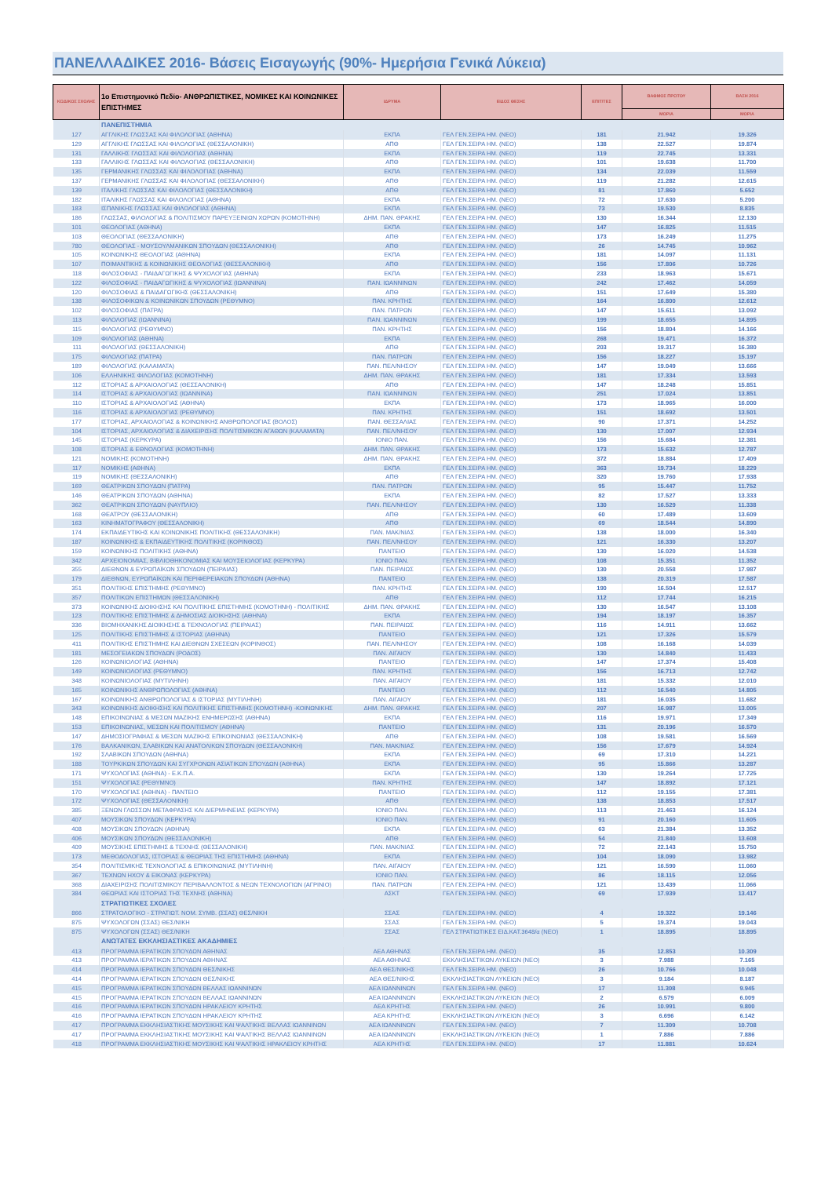ΠΑΝΕΛΛΑΔΙΚΕΣ 2016- Βάσεις Εισαγωγής (90%- Ημερήσια Γενικά Λύκεια)
| ΚΩΔΙΚΟΣ ΣΧΟΛΗΣ | 1ο Επιστημονικό Πεδίο- ΑΝΘΡΩΠΙΣΤΙΚΕΣ, ΝΟΜΙΚΕΣ ΚΑΙ ΚΟΙΝΩΝΙΚΕΣ ΕΠΙΣΤΗΜΕΣ | ΙΔΡΥΜΑ | ΕΙΔΟΣ ΘΕΣΗΣ | ΕΠΙΤ/ΤΕΣ | ΒΑΘΜΟΣ ΠΡΩΤΟΥ | ΒΑΣΗ 2016 |
| --- | --- | --- | --- | --- | --- | --- |
| | | | | | ΜΟΡΙΑ | ΜΟΡΙΑ |
| | ΠΑΝΕΠΙΣΤΗΜΙΑ | | | | | |
| 127 | ΑΓΓΛΙΚΗΣ ΓΛΩΣΣΑΣ ΚΑΙ ΦΙΛΟΛΟΓΙΑΣ (ΑΘΗΝΑ) | ΕΚΠΑ | ΓΕΛ ΓΕΝ.ΣΕΙΡΑ ΗΜ. (ΝΕΟ) | 181 | 21.942 | 19.326 |
| 129 | ΑΓΓΛΙΚΗΣ ΓΛΩΣΣΑΣ ΚΑΙ ΦΙΛΟΛΟΓΙΑΣ (ΘΕΣΣΑΛΟΝΙΚΗ) | ΑΠΘ | ΓΕΛ ΓΕΝ.ΣΕΙΡΑ ΗΜ. (ΝΕΟ) | 138 | 22.527 | 19.874 |
| 131 | ΓΑΛΛΙΚΗΣ ΓΛΩΣΣΑΣ ΚΑΙ ΦΙΛΟΛΟΓΙΑΣ (ΑΘΗΝΑ) | ΕΚΠΑ | ΓΕΛ ΓΕΝ.ΣΕΙΡΑ ΗΜ. (ΝΕΟ) | 119 | 22.745 | 13.331 |
| 133 | ΓΑΛΛΙΚΗΣ ΓΛΩΣΣΑΣ ΚΑΙ ΦΙΛΟΛΟΓΙΑΣ (ΘΕΣΣΑΛΟΝΙΚΗ) | ΑΠΘ | ΓΕΛ ΓΕΝ.ΣΕΙΡΑ ΗΜ. (ΝΕΟ) | 101 | 19.638 | 11.700 |
| 135 | ΓΕΡΜΑΝΙΚΗΣ ΓΛΩΣΣΑΣ ΚΑΙ ΦΙΛΟΛΟΓΙΑΣ (ΑΘΗΝΑ) | ΕΚΠΑ | ΓΕΛ ΓΕΝ.ΣΕΙΡΑ ΗΜ. (ΝΕΟ) | 134 | 22.039 | 11.559 |
| 137 | ΓΕΡΜΑΝΙΚΗΣ ΓΛΩΣΣΑΣ ΚΑΙ ΦΙΛΟΛΟΓΙΑΣ (ΘΕΣΣΑΛΟΝΙΚΗ) | ΑΠΘ | ΓΕΛ ΓΕΝ.ΣΕΙΡΑ ΗΜ. (ΝΕΟ) | 119 | 21.282 | 12.615 |
| 139 | ΙΤΑΛΙΚΗΣ ΓΛΩΣΣΑΣ ΚΑΙ ΦΙΛΟΛΟΓΙΑΣ (ΘΕΣΣΑΛΟΝΙΚΗ) | ΑΠΘ | ΓΕΛ ΓΕΝ.ΣΕΙΡΑ ΗΜ. (ΝΕΟ) | 81 | 17.860 | 5.652 |
| 182 | ΙΤΑΛΙΚΗΣ ΓΛΩΣΣΑΣ ΚΑΙ ΦΙΛΟΛΟΓΙΑΣ (ΑΘΗΝΑ) | ΕΚΠΑ | ΓΕΛ ΓΕΝ.ΣΕΙΡΑ ΗΜ. (ΝΕΟ) | 72 | 17.630 | 5.200 |
| 183 | ΙΣΠΑΝΙΚΗΣ ΓΛΩΣΣΑΣ ΚΑΙ ΦΙΛΟΛΟΓΙΑΣ (ΑΘΗΝΑ) | ΕΚΠΑ | ΓΕΛ ΓΕΝ.ΣΕΙΡΑ ΗΜ. (ΝΕΟ) | 73 | 19.530 | 8.835 |
| 186 | ΓΛΩΣΣΑΣ, ΦΙΛΟΛΟΓΙΑΣ & ΠΟΛΙΤΙΣΜΟΥ ΠΑΡΕΥΞΕΙΝΙΩΝ ΧΩΡΩΝ (ΚΟΜΟΤΗΝΗ) | ΔΗΜ. ΠΑΝ. ΘΡΑΚΗΣ | ΓΕΛ ΓΕΝ.ΣΕΙΡΑ ΗΜ. (ΝΕΟ) | 130 | 16.344 | 12.130 |
| 101 | ΘΕΟΛΟΓΙΑΣ (ΑΘΗΝΑ) | ΕΚΠΑ | ΓΕΛ ΓΕΝ.ΣΕΙΡΑ ΗΜ. (ΝΕΟ) | 147 | 16.825 | 11.515 |
| 103 | ΘΕΟΛΟΓΙΑΣ (ΘΕΣΣΑΛΟΝΙΚΗ) | ΑΠΘ | ΓΕΛ ΓΕΝ.ΣΕΙΡΑ ΗΜ. (ΝΕΟ) | 173 | 16.249 | 11.275 |
| 780 | ΘΕΟΛΟΓΙΑΣ - ΜΟΥΣΟΥΛΜΑΝΙΚΩΝ ΣΠΟΥΔΩΝ (ΘΕΣΣΑΛΟΝΙΚΗ) | ΑΠΘ | ΓΕΛ ΓΕΝ.ΣΕΙΡΑ ΗΜ. (ΝΕΟ) | 26 | 14.745 | 10.962 |
| 105 | ΚΟΙΝΩΝΙΚΗΣ ΘΕΟΛΟΓΙΑΣ (ΑΘΗΝΑ) | ΕΚΠΑ | ΓΕΛ ΓΕΝ.ΣΕΙΡΑ ΗΜ. (ΝΕΟ) | 181 | 14.097 | 11.131 |
| 107 | ΠΟΙΜΑΝΤΙΚΗΣ & ΚΟΙΝΩΝΙΚΗΣ ΘΕΟΛΟΓΙΑΣ (ΘΕΣΣΑΛΟΝΙΚΗ) | ΑΠΘ | ΓΕΛ ΓΕΝ.ΣΕΙΡΑ ΗΜ. (ΝΕΟ) | 156 | 17.806 | 10.726 |
| 118 | ΦΙΛΟΣΟΦΙΑΣ - ΠΑΙΔΑΓΩΓΙΚΗΣ & ΨΥΧΟΛΟΓΙΑΣ (ΑΘΗΝΑ) | ΕΚΠΑ | ΓΕΛ ΓΕΝ.ΣΕΙΡΑ ΗΜ. (ΝΕΟ) | 233 | 18.963 | 15.671 |
| 122 | ΦΙΛΟΣΟΦΙΑΣ - ΠΑΙΔΑΓΩΓΙΚΗΣ & ΨΥΧΟΛΟΓΙΑΣ (ΙΩΑΝΝΙΝΑ) | ΠΑΝ. ΙΩΑΝΝΙΝΩΝ | ΓΕΛ ΓΕΝ.ΣΕΙΡΑ ΗΜ. (ΝΕΟ) | 242 | 17.462 | 14.059 |
| 120 | ΦΙΛΟΣΟΦΙΑΣ & ΠΑΙΔΑΓΩΓΙΚΗΣ (ΘΕΣΣΑΛΟΝΙΚΗ) | ΑΠΘ | ΓΕΛ ΓΕΝ.ΣΕΙΡΑ ΗΜ. (ΝΕΟ) | 151 | 17.649 | 15.380 |
| 138 | ΦΙΛΟΣΟΦΙΚΩΝ & ΚΟΙΝΩΝΙΚΩΝ ΣΠΟΥΔΩΝ (ΡΕΘΥΜΝΟ) | ΠΑΝ. ΚΡΗΤΗΣ | ΓΕΛ ΓΕΝ.ΣΕΙΡΑ ΗΜ. (ΝΕΟ) | 164 | 16.800 | 12.612 |
| 102 | ΦΙΛΟΣΟΦΙΑΣ (ΠΑΤΡΑ) | ΠΑΝ. ΠΑΤΡΩΝ | ΓΕΛ ΓΕΝ.ΣΕΙΡΑ ΗΜ. (ΝΕΟ) | 147 | 15.611 | 13.092 |
| 113 | ΦΙΛΟΛΟΓΙΑΣ (ΙΩΑΝΝΙΝΑ) | ΠΑΝ. ΙΩΑΝΝΙΝΩΝ | ΓΕΛ ΓΕΝ.ΣΕΙΡΑ ΗΜ. (ΝΕΟ) | 199 | 18.655 | 14.895 |
| 115 | ΦΙΛΟΛΟΓΙΑΣ (ΡΕΘΥΜΝΟ) | ΠΑΝ. ΚΡΗΤΗΣ | ΓΕΛ ΓΕΝ.ΣΕΙΡΑ ΗΜ. (ΝΕΟ) | 156 | 18.804 | 14.166 |
| 109 | ΦΙΛΟΛΟΓΙΑΣ (ΑΘΗΝΑ) | ΕΚΠΑ | ΓΕΛ ΓΕΝ.ΣΕΙΡΑ ΗΜ. (ΝΕΟ) | 268 | 19.471 | 16.372 |
| 111 | ΦΙΛΟΛΟΓΙΑΣ (ΘΕΣΣΑΛΟΝΙΚΗ) | ΑΠΘ | ΓΕΛ ΓΕΝ.ΣΕΙΡΑ ΗΜ. (ΝΕΟ) | 203 | 19.317 | 16.380 |
| 175 | ΦΙΛΟΛΟΓΙΑΣ (ΠΑΤΡΑ) | ΠΑΝ. ΠΑΤΡΩΝ | ΓΕΛ ΓΕΝ.ΣΕΙΡΑ ΗΜ. (ΝΕΟ) | 156 | 18.227 | 15.197 |
| 189 | ΦΙΛΟΛΟΓΙΑΣ (ΚΑΛΑΜΑΤΑ) | ΠΑΝ. ΠΕΛ/ΝΗΣΟΥ | ΓΕΛ ΓΕΝ.ΣΕΙΡΑ ΗΜ. (ΝΕΟ) | 147 | 19.049 | 13.666 |
| 106 | ΕΛΛΗΝΙΚΗΣ ΦΙΛΟΛΟΓΙΑΣ (ΚΟΜΟΤΗΝΗ) | ΔΗΜ. ΠΑΝ. ΘΡΑΚΗΣ | ΓΕΛ ΓΕΝ.ΣΕΙΡΑ ΗΜ. (ΝΕΟ) | 181 | 17.334 | 13.593 |
| 112 | ΙΣΤΟΡΙΑΣ & ΑΡΧΑΙΟΛΟΓΙΑΣ (ΘΕΣΣΑΛΟΝΙΚΗ) | ΑΠΘ | ΓΕΛ ΓΕΝ.ΣΕΙΡΑ ΗΜ. (ΝΕΟ) | 147 | 18.248 | 15.851 |
| 114 | ΙΣΤΟΡΙΑΣ & ΑΡΧΑΙΟΛΟΓΙΑΣ (ΙΩΑΝΝΙΝΑ) | ΠΑΝ. ΙΩΑΝΝΙΝΩΝ | ΓΕΛ ΓΕΝ.ΣΕΙΡΑ ΗΜ. (ΝΕΟ) | 251 | 17.024 | 13.851 |
| 110 | ΙΣΤΟΡΙΑΣ & ΑΡΧΑΙΟΛΟΓΙΑΣ (ΑΘΗΝΑ) | ΕΚΠΑ | ΓΕΛ ΓΕΝ.ΣΕΙΡΑ ΗΜ. (ΝΕΟ) | 173 | 18.965 | 16.000 |
| 116 | ΙΣΤΟΡΙΑΣ & ΑΡΧΑΙΟΛΟΓΙΑΣ (ΡΕΘΥΜΝΟ) | ΠΑΝ. ΚΡΗΤΗΣ | ΓΕΛ ΓΕΝ.ΣΕΙΡΑ ΗΜ. (ΝΕΟ) | 151 | 18.692 | 13.501 |
| 177 | ΙΣΤΟΡΙΑΣ, ΑΡΧΑΙΟΛΟΓΙΑΣ & ΚΟΙΝΩΝΙΚΗΣ ΑΝΘΡΩΠΟΛΟΓΙΑΣ (ΒΟΛΟΣ) | ΠΑΝ. ΘΕΣΣΑΛΙΑΣ | ΓΕΛ ΓΕΝ.ΣΕΙΡΑ ΗΜ. (ΝΕΟ) | 90 | 17.371 | 14.252 |
| 104 | ΙΣΤΟΡΙΑΣ, ΑΡΧΑΙΟΛΟΓΙΑΣ & ΔΙΑΧΕΙΡΙΣΗΣ ΠΟΛΙΤΙΣΜΙΚΩΝ ΑΓΑΘΩΝ (ΚΑΛΑΜΑΤΑ) | ΠΑΝ. ΠΕΛ/ΝΗΣΟΥ | ΓΕΛ ΓΕΝ.ΣΕΙΡΑ ΗΜ. (ΝΕΟ) | 130 | 17.007 | 12.934 |
| 145 | ΙΣΤΟΡΙΑΣ (ΚΕΡΚΥΡΑ) | ΙΟΝΙΟ ΠΑΝ. | ΓΕΛ ΓΕΝ.ΣΕΙΡΑ ΗΜ. (ΝΕΟ) | 156 | 15.684 | 12.381 |
| 108 | ΙΣΤΟΡΙΑΣ & ΕΘΝΟΛΟΓΙΑΣ (ΚΟΜΟΤΗΝΗ) | ΔΗΜ. ΠΑΝ. ΘΡΑΚΗΣ | ΓΕΛ ΓΕΝ.ΣΕΙΡΑ ΗΜ. (ΝΕΟ) | 173 | 15.632 | 12.787 |
| 121 | ΝΟΜΙΚΗΣ (ΚΟΜΟΤΗΝΗ) | ΔΗΜ. ΠΑΝ. ΘΡΑΚΗΣ | ΓΕΛ ΓΕΝ.ΣΕΙΡΑ ΗΜ. (ΝΕΟ) | 372 | 18.884 | 17.409 |
| 117 | ΝΟΜΙΚΗΣ (ΑΘΗΝΑ) | ΕΚΠΑ | ΓΕΛ ΓΕΝ.ΣΕΙΡΑ ΗΜ. (ΝΕΟ) | 363 | 19.734 | 18.229 |
| 119 | ΝΟΜΙΚΗΣ (ΘΕΣΣΑΛΟΝΙΚΗ) | ΑΠΘ | ΓΕΛ ΓΕΝ.ΣΕΙΡΑ ΗΜ. (ΝΕΟ) | 320 | 19.760 | 17.938 |
| 169 | ΘΕΑΤΡΙΚΩΝ ΣΠΟΥΔΩΝ (ΠΑΤΡΑ) | ΠΑΝ. ΠΑΤΡΩΝ | ΓΕΛ ΓΕΝ.ΣΕΙΡΑ ΗΜ. (ΝΕΟ) | 95 | 15.447 | 11.752 |
| 146 | ΘΕΑΤΡΙΚΩΝ ΣΠΟΥΔΩΝ (ΑΘΗΝΑ) | ΕΚΠΑ | ΓΕΛ ΓΕΝ.ΣΕΙΡΑ ΗΜ. (ΝΕΟ) | 82 | 17.527 | 13.333 |
| 362 | ΘΕΑΤΡΙΚΩΝ ΣΠΟΥΔΩΝ (ΝΑΥΠΛΙΟ) | ΠΑΝ. ΠΕΛ/ΝΗΣΟΥ | ΓΕΛ ΓΕΝ.ΣΕΙΡΑ ΗΜ. (ΝΕΟ) | 130 | 16.529 | 11.338 |
| 168 | ΘΕΑΤΡΟΥ (ΘΕΣΣΑΛΟΝΙΚΗ) | ΑΠΘ | ΓΕΛ ΓΕΝ.ΣΕΙΡΑ ΗΜ. (ΝΕΟ) | 60 | 17.489 | 13.609 |
| 163 | ΚΙΝΗΜΑΤΟΓΡΑΦΟΥ (ΘΕΣΣΑΛΟΝΙΚΗ) | ΑΠΘ | ΓΕΛ ΓΕΝ.ΣΕΙΡΑ ΗΜ. (ΝΕΟ) | 69 | 18.544 | 14.890 |
| 174 | ΕΚΠΑΙΔΕΥΤΙΚΗΣ ΚΑΙ ΚΟΙΝΩΝΙΚΗΣ ΠΟΛΙΤΙΚΗΣ (ΘΕΣΣΑΛΟΝΙΚΗ) | ΠΑΝ. ΜΑΚ/ΝΙΑΣ | ΓΕΛ ΓΕΝ.ΣΕΙΡΑ ΗΜ. (ΝΕΟ) | 138 | 18.000 | 16.340 |
| 187 | ΚΟΙΝΩΝΙΚΗΣ & ΕΚΠΑΙΔΕΥΤΙΚΗΣ ΠΟΛΙΤΙΚΗΣ (ΚΟΡΙΝΘΟΣ) | ΠΑΝ. ΠΕΛ/ΝΗΣΟΥ | ΓΕΛ ΓΕΝ.ΣΕΙΡΑ ΗΜ. (ΝΕΟ) | 121 | 16.330 | 13.207 |
| 159 | ΚΟΙΝΩΝΙΚΗΣ ΠΟΛΙΤΙΚΗΣ (ΑΘΗΝΑ) | ΠΑΝΤΕΙΟ | ΓΕΛ ΓΕΝ.ΣΕΙΡΑ ΗΜ. (ΝΕΟ) | 130 | 16.020 | 14.538 |
| 342 | ΑΡΧΕΙΟΝΟΜΙΑΣ, ΒΙΒΛΙΟΘΗΚΟΝΟΜΙΑΣ ΚΑΙ ΜΟΥΣΕΙΟΛΟΓΙΑΣ (ΚΕΡΚΥΡΑ) | ΙΟΝΙΟ ΠΑΝ. | ΓΕΛ ΓΕΝ.ΣΕΙΡΑ ΗΜ. (ΝΕΟ) | 108 | 15.351 | 11.352 |
| 355 | ΔΙΕΘΝΩΝ & ΕΥΡΩΠΑΪΚΩΝ ΣΠΟΥΔΩΝ (ΠΕΙΡΑΙΑΣ) | ΠΑΝ. ΠΕΙΡΑΙΩΣ | ΓΕΛ ΓΕΝ.ΣΕΙΡΑ ΗΜ. (ΝΕΟ) | 130 | 20.558 | 17.987 |
| 179 | ΔΙΕΘΝΩΝ, ΕΥΡΩΠΑΪΚΩΝ ΚΑΙ ΠΕΡΙΦΕΡΕΙΑΚΩΝ ΣΠΟΥΔΩΝ (ΑΘΗΝΑ) | ΠΑΝΤΕΙΟ | ΓΕΛ ΓΕΝ.ΣΕΙΡΑ ΗΜ. (ΝΕΟ) | 138 | 20.319 | 17.587 |
| 351 | ΠΟΛΙΤΙΚΗΣ ΕΠΙΣΤΗΜΗΣ (ΡΕΘΥΜΝΟ) | ΠΑΝ. ΚΡΗΤΗΣ | ΓΕΛ ΓΕΝ.ΣΕΙΡΑ ΗΜ. (ΝΕΟ) | 190 | 16.504 | 12.517 |
| 357 | ΠΟΛΙΤΙΚΩΝ ΕΠΙΣΤΗΜΩΝ (ΘΕΣΣΑΛΟΝΙΚΗ) | ΑΠΘ | ΓΕΛ ΓΕΝ.ΣΕΙΡΑ ΗΜ. (ΝΕΟ) | 112 | 17.744 | 16.215 |
| 373 | ΚΟΙΝΩΝΙΚΗΣ ΔΙΟΙΚΗΣΗΣ ΚΑΙ ΠΟΛΙΤΙΚΗΣ ΕΠΙΣΤΗΜΗΣ (ΚΟΜΟΤΗΝΗ) - ΠΟΛΙΤΙΚΗΣ | ΔΗΜ. ΠΑΝ. ΘΡΑΚΗΣ | ΓΕΛ ΓΕΝ.ΣΕΙΡΑ ΗΜ. (ΝΕΟ) | 130 | 16.547 | 13.108 |
| 123 | ΠΟΛΙΤΙΚΗΣ ΕΠΙΣΤΗΜΗΣ & ΔΗΜΟΣΙΑΣ ΔΙΟΙΚΗΣΗΣ (ΑΘΗΝΑ) | ΕΚΠΑ | ΓΕΛ ΓΕΝ.ΣΕΙΡΑ ΗΜ. (ΝΕΟ) | 194 | 18.197 | 16.357 |
| 336 | ΒΙΟΜΗΧΑΝΙΚΗΣ ΔΙΟΙΚΗΣΗΣ & ΤΕΧΝΟΛΟΓΙΑΣ (ΠΕΙΡΑΙΑΣ) | ΠΑΝ. ΠΕΙΡΑΙΩΣ | ΓΕΛ ΓΕΝ.ΣΕΙΡΑ ΗΜ. (ΝΕΟ) | 116 | 14.911 | 13.662 |
| 125 | ΠΟΛΙΤΙΚΗΣ ΕΠΙΣΤΗΜΗΣ & ΙΣΤΟΡΙΑΣ (ΑΘΗΝΑ) | ΠΑΝΤΕΙΟ | ΓΕΛ ΓΕΝ.ΣΕΙΡΑ ΗΜ. (ΝΕΟ) | 121 | 17.326 | 15.579 |
| 411 | ΠΟΛΙΤΙΚΗΣ ΕΠΙΣΤΗΜΗΣ ΚΑΙ ΔΙΕΘΝΩΝ ΣΧΕΣΕΩΝ (ΚΟΡΙΝΘΟΣ) | ΠΑΝ. ΠΕΛ/ΝΗΣΟΥ | ΓΕΛ ΓΕΝ.ΣΕΙΡΑ ΗΜ. (ΝΕΟ) | 108 | 16.168 | 14.039 |
| 181 | ΜΕΣΟΓΕΙΑΚΩΝ ΣΠΟΥΔΩΝ (ΡΟΔΟΣ) | ΠΑΝ. ΑΙΓΑΙΟΥ | ΓΕΛ ΓΕΝ.ΣΕΙΡΑ ΗΜ. (ΝΕΟ) | 130 | 14.840 | 11.433 |
| 126 | ΚΟΙΝΩΝΙΟΛΟΓΙΑΣ (ΑΘΗΝΑ) | ΠΑΝΤΕΙΟ | ΓΕΛ ΓΕΝ.ΣΕΙΡΑ ΗΜ. (ΝΕΟ) | 147 | 17.374 | 15.408 |
| 149 | ΚΟΙΝΩΝΙΟΛΟΓΙΑΣ (ΡΕΘΥΜΝΟ) | ΠΑΝ. ΚΡΗΤΗΣ | ΓΕΛ ΓΕΝ.ΣΕΙΡΑ ΗΜ. (ΝΕΟ) | 156 | 16.713 | 12.742 |
| 348 | ΚΟΙΝΩΝΙΟΛΟΓΙΑΣ (ΜΥΤΙΛΗΝΗ) | ΠΑΝ. ΑΙΓΑΙΟΥ | ΓΕΛ ΓΕΝ.ΣΕΙΡΑ ΗΜ. (ΝΕΟ) | 181 | 15.332 | 12.010 |
| 165 | ΚΟΙΝΩΝΙΚΗΣ ΑΝΘΡΩΠΟΛΟΓΙΑΣ (ΑΘΗΝΑ) | ΠΑΝΤΕΙΟ | ΓΕΛ ΓΕΝ.ΣΕΙΡΑ ΗΜ. (ΝΕΟ) | 112 | 16.540 | 14.805 |
| 167 | ΚΟΙΝΩΝΙΚΗΣ ΑΝΘΡΩΠΟΛΟΓΙΑΣ & ΙΣΤΟΡΙΑΣ (ΜΥΤΙΛΗΝΗ) | ΠΑΝ. ΑΙΓΑΙΟΥ | ΓΕΛ ΓΕΝ.ΣΕΙΡΑ ΗΜ. (ΝΕΟ) | 181 | 16.035 | 11.682 |
| 343 | ΚΟΙΝΩΝΙΚΗΣ ΔΙΟΙΚΗΣΗΣ ΚΑΙ ΠΟΛΙΤΙΚΗΣ ΕΠΙΣΤΗΜΗΣ (ΚΟΜΟΤΗΝΗ) -ΚΟΙΝΩΝΙΚΗΣ | ΔΗΜ. ΠΑΝ. ΘΡΑΚΗΣ | ΓΕΛ ΓΕΝ.ΣΕΙΡΑ ΗΜ. (ΝΕΟ) | 207 | 16.987 | 13.005 |
| 148 | ΕΠΙΚΟΙΝΩΝΙΑΣ & ΜΕΣΩΝ ΜΑΖΙΚΗΣ ΕΝΗΜΕΡΩΣΗΣ (ΑΘΗΝΑ) | ΕΚΠΑ | ΓΕΛ ΓΕΝ.ΣΕΙΡΑ ΗΜ. (ΝΕΟ) | 116 | 19.971 | 17.349 |
| 153 | ΕΠΙΚΟΙΝΩΝΙΑΣ, ΜΕΣΩΝ ΚΑΙ ΠΟΛΙΤΙΣΜΟΥ (ΑΘΗΝΑ) | ΠΑΝΤΕΙΟ | ΓΕΛ ΓΕΝ.ΣΕΙΡΑ ΗΜ. (ΝΕΟ) | 131 | 20.196 | 16.570 |
| 147 | ΔΗΜΟΣΙΟΓΡΑΦΙΑΣ & ΜΕΣΩΝ ΜΑΖΙΚΗΣ ΕΠΙΚΟΙΝΩΝΙΑΣ (ΘΕΣΣΑΛΟΝΙΚΗ) | ΑΠΘ | ΓΕΛ ΓΕΝ.ΣΕΙΡΑ ΗΜ. (ΝΕΟ) | 108 | 19.581 | 16.569 |
| 176 | ΒΑΛΚΑΝΙΚΩΝ, ΣΛΑΒΙΚΩΝ ΚΑΙ ΑΝΑΤΟΛΙΚΩΝ ΣΠΟΥΔΩΝ (ΘΕΣΣΑΛΟΝΙΚΗ) | ΠΑΝ. ΜΑΚ/ΝΙΑΣ | ΓΕΛ ΓΕΝ.ΣΕΙΡΑ ΗΜ. (ΝΕΟ) | 156 | 17.679 | 14.924 |
| 192 | ΣΛΑΒΙΚΩΝ ΣΠΟΥΔΩΝ (ΑΘΗΝΑ) | ΕΚΠΑ | ΓΕΛ ΓΕΝ.ΣΕΙΡΑ ΗΜ. (ΝΕΟ) | 69 | 17.310 | 14.221 |
| 188 | ΤΟΥΡΚΙΚΩΝ ΣΠΟΥΔΩΝ ΚΑΙ ΣΥΓΧΡΟΝΩΝ ΑΣΙΑΤΙΚΩΝ ΣΠΟΥΔΩΝ (ΑΘΗΝΑ) | ΕΚΠΑ | ΓΕΛ ΓΕΝ.ΣΕΙΡΑ ΗΜ. (ΝΕΟ) | 95 | 15.866 | 13.287 |
| 171 | ΨΥΧΟΛΟΓΙΑΣ (ΑΘΗΝΑ) - Ε.Κ.Π.Α. | ΕΚΠΑ | ΓΕΛ ΓΕΝ.ΣΕΙΡΑ ΗΜ. (ΝΕΟ) | 130 | 19.264 | 17.725 |
| 151 | ΨΥΧΟΛΟΓΙΑΣ (ΡΕΘΥΜΝΟ) | ΠΑΝ. ΚΡΗΤΗΣ | ΓΕΛ ΓΕΝ.ΣΕΙΡΑ ΗΜ. (ΝΕΟ) | 147 | 18.892 | 17.121 |
| 170 | ΨΥΧΟΛΟΓΙΑΣ (ΑΘΗΝΑ) - ΠΑΝΤΕΙΟ | ΠΑΝΤΕΙΟ | ΓΕΛ ΓΕΝ.ΣΕΙΡΑ ΗΜ. (ΝΕΟ) | 112 | 19.155 | 17.381 |
| 172 | ΨΥΧΟΛΟΓΙΑΣ (ΘΕΣΣΑΛΟΝΙΚΗ) | ΑΠΘ | ΓΕΛ ΓΕΝ.ΣΕΙΡΑ ΗΜ. (ΝΕΟ) | 138 | 18.853 | 17.517 |
| 385 | ΞΕΝΩΝ ΓΛΩΣΣΩΝ ΜΕΤΑΦΡΑΣΗΣ ΚΑΙ ΔΙΕΡΜΗΝΕΙΑΣ (ΚΕΡΚΥΡΑ) | ΙΟΝΙΟ ΠΑΝ. | ΓΕΛ ΓΕΝ.ΣΕΙΡΑ ΗΜ. (ΝΕΟ) | 113 | 21.463 | 16.124 |
| 407 | ΜΟΥΣΙΚΩΝ ΣΠΟΥΔΩΝ (ΚΕΡΚΥΡΑ) | ΙΟΝΙΟ ΠΑΝ. | ΓΕΛ ΓΕΝ.ΣΕΙΡΑ ΗΜ. (ΝΕΟ) | 91 | 20.160 | 11.605 |
| 408 | ΜΟΥΣΙΚΩΝ ΣΠΟΥΔΩΝ (ΑΘΗΝΑ) | ΕΚΠΑ | ΓΕΛ ΓΕΝ.ΣΕΙΡΑ ΗΜ. (ΝΕΟ) | 63 | 21.384 | 13.352 |
| 406 | ΜΟΥΣΙΚΩΝ ΣΠΟΥΔΩΝ (ΘΕΣΣΑΛΟΝΙΚΗ) | ΑΠΘ | ΓΕΛ ΓΕΝ.ΣΕΙΡΑ ΗΜ. (ΝΕΟ) | 54 | 21.840 | 13.608 |
| 409 | ΜΟΥΣΙΚΗΣ ΕΠΙΣΤΗΜΗΣ & ΤΕΧΝΗΣ (ΘΕΣΣΑΛΟΝΙΚΗ) | ΠΑΝ. ΜΑΚ/ΝΙΑΣ | ΓΕΛ ΓΕΝ.ΣΕΙΡΑ ΗΜ. (ΝΕΟ) | 72 | 22.143 | 15.750 |
| 173 | ΜΕΘΟΔΟΛΟΓΙΑΣ, ΙΣΤΟΡΙΑΣ & ΘΕΩΡΙΑΣ ΤΗΣ ΕΠΙΣΤΗΜΗΣ (ΑΘΗΝΑ) | ΕΚΠΑ | ΓΕΛ ΓΕΝ.ΣΕΙΡΑ ΗΜ. (ΝΕΟ) | 104 | 18.090 | 13.982 |
| 354 | ΠΟΛΙΤΙΣΜΙΚΗΣ ΤΕΧΝΟΛΟΓΙΑΣ & ΕΠΙΚΟΙΝΩΝΙΑΣ (ΜΥΤΙΛΗΝΗ) | ΠΑΝ. ΑΙΓΑΙΟΥ | ΓΕΛ ΓΕΝ.ΣΕΙΡΑ ΗΜ. (ΝΕΟ) | 121 | 16.590 | 11.060 |
| 367 | ΤΕΧΝΩΝ ΗΧΟΥ & ΕΙΚΟΝΑΣ (ΚΕΡΚΥΡΑ) | ΙΟΝΙΟ ΠΑΝ. | ΓΕΛ ΓΕΝ.ΣΕΙΡΑ ΗΜ. (ΝΕΟ) | 86 | 18.115 | 12.056 |
| 368 | ΔΙΑΧΕΙΡΙΣΗΣ ΠΟΛΙΤΙΣΜΙΚΟΥ ΠΕΡΙΒΑΛΛΟΝΤΟΣ & ΝΕΩΝ ΤΕΧΝΟΛΟΓΙΩΝ (ΑΓΡΙΝΙΟ) | ΠΑΝ. ΠΑΤΡΩΝ | ΓΕΛ ΓΕΝ.ΣΕΙΡΑ ΗΜ. (ΝΕΟ) | 121 | 13.439 | 11.066 |
| 384 | ΘΕΩΡΙΑΣ ΚΑΙ ΙΣΤΟΡΙΑΣ ΤΗΣ ΤΕΧΝΗΣ (ΑΘΗΝΑ) | ΑΣΚΤ | ΓΕΛ ΓΕΝ.ΣΕΙΡΑ ΗΜ. (ΝΕΟ) | 69 | 17.939 | 13.417 |
| | ΣΤΡΑΤΙΩΤΙΚΕΣ ΣΧΟΛΕΣ | | | | | |
| 866 | ΣΤΡΑΤΟΛΟΓΙΚΟ - ΣΤΡΑΤΙΩΤ. ΝΟΜ. ΣΥΜΒ. (ΣΣΑΣ) ΘΕΣ/ΝΙΚΗ | ΣΣΑΣ | ΓΕΛ ΓΕΝ.ΣΕΙΡΑ ΗΜ. (ΝΕΟ) | 4 | 19.322 | 19.146 |
| 875 | ΨΥΧΟΛΟΓΩΝ (ΣΣΑΣ) ΘΕΣ/ΝΙΚΗ | ΣΣΑΣ | ΓΕΛ ΓΕΝ.ΣΕΙΡΑ ΗΜ. (ΝΕΟ) | 5 | 19.374 | 19.043 |
| 875 | ΨΥΧΟΛΟΓΩΝ (ΣΣΑΣ) ΘΕΣ/ΝΙΚΗ | ΣΣΑΣ | ΓΕΛ ΣΤΡΑΤΙΩΤΙΚΕΣ ΕΙΔ.ΚΑΤ.3648/α (ΝΕΟ) | 1 | 18.895 | 18.895 |
| | ΑΝΩΤΑΤΕΣ ΕΚΚΛΗΣΙΑΣΤΙΚΕΣ ΑΚΑΔΗΜΙΕΣ | | | | | |
| 413 | ΠΡΟΓΡΑΜΜΑ ΙΕΡΑΤΙΚΩΝ ΣΠΟΥΔΩΝ ΑΘΗΝΑΣ | ΑΕΑ ΑΘΗΝΑΣ | ΓΕΛ ΓΕΝ.ΣΕΙΡΑ ΗΜ. (ΝΕΟ) | 35 | 12.853 | 10.309 |
| 413 | ΠΡΟΓΡΑΜΜΑ ΙΕΡΑΤΙΚΩΝ ΣΠΟΥΔΩΝ ΑΘΗΝΑΣ | ΑΕΑ ΑΘΗΝΑΣ | ΕΚΚΛΗΣΙΑΣΤΙΚΩΝ ΛΥΚΕΙΩΝ (ΝΕΟ) | 3 | 7.988 | 7.165 |
| 414 | ΠΡΟΓΡΑΜΜΑ ΙΕΡΑΤΙΚΩΝ ΣΠΟΥΔΩΝ ΘΕΣ/ΝΙΚΗΣ | ΑΕΑ ΘΕΣ/ΝΙΚΗΣ | ΓΕΛ ΓΕΝ.ΣΕΙΡΑ ΗΜ. (ΝΕΟ) | 26 | 10.766 | 10.048 |
| 414 | ΠΡΟΓΡΑΜΜΑ ΙΕΡΑΤΙΚΩΝ ΣΠΟΥΔΩΝ ΘΕΣ/ΝΙΚΗΣ | ΑΕΑ ΘΕΣ/ΝΙΚΗΣ | ΕΚΚΛΗΣΙΑΣΤΙΚΩΝ ΛΥΚΕΙΩΝ (ΝΕΟ) | 3 | 9.184 | 8.187 |
| 415 | ΠΡΟΓΡΑΜΜΑ ΙΕΡΑΤΙΚΩΝ ΣΠΟΥΔΩΝ ΒΕΛΛΑΣ ΙΩΑΝΝΙΝΩΝ | ΑΕΑ ΙΩΑΝΝΙΝΩΝ | ΓΕΛ ΓΕΝ.ΣΕΙΡΑ ΗΜ. (ΝΕΟ) | 17 | 11.308 | 9.945 |
| 415 | ΠΡΟΓΡΑΜΜΑ ΙΕΡΑΤΙΚΩΝ ΣΠΟΥΔΩΝ ΒΕΛΛΑΣ ΙΩΑΝΝΙΝΩΝ | ΑΕΑ ΙΩΑΝΝΙΝΩΝ | ΕΚΚΛΗΣΙΑΣΤΙΚΩΝ ΛΥΚΕΙΩΝ (ΝΕΟ) | 2 | 6.579 | 6.009 |
| 416 | ΠΡΟΓΡΑΜΜΑ ΙΕΡΑΤΙΚΩΝ ΣΠΟΥΔΩΝ ΗΡΑΚΛΕΙΟΥ ΚΡΗΤΗΣ | ΑΕΑ ΚΡΗΤΗΣ | ΓΕΛ ΓΕΝ.ΣΕΙΡΑ ΗΜ. (ΝΕΟ) | 26 | 10.991 | 9.800 |
| 416 | ΠΡΟΓΡΑΜΜΑ ΙΕΡΑΤΙΚΩΝ ΣΠΟΥΔΩΝ ΗΡΑΚΛΕΙΟΥ ΚΡΗΤΗΣ | ΑΕΑ ΚΡΗΤΗΣ | ΕΚΚΛΗΣΙΑΣΤΙΚΩΝ ΛΥΚΕΙΩΝ (ΝΕΟ) | 3 | 6.696 | 6.142 |
| 417 | ΠΡΟΓΡΑΜΜΑ ΕΚΚΛΗΣΙΑΣΤΙΚΗΣ ΜΟΥΣΙΚΗΣ ΚΑΙ ΨΑΛΤΙΚΗΣ ΒΕΛΛΑΣ ΙΩΑΝΝΙΝΩΝ | ΑΕΑ ΙΩΑΝΝΙΝΩΝ | ΓΕΛ ΓΕΝ.ΣΕΙΡΑ ΗΜ. (ΝΕΟ) | 7 | 11.309 | 10.708 |
| 417 | ΠΡΟΓΡΑΜΜΑ ΕΚΚΛΗΣΙΑΣΤΙΚΗΣ ΜΟΥΣΙΚΗΣ ΚΑΙ ΨΑΛΤΙΚΗΣ ΒΕΛΛΑΣ ΙΩΑΝΝΙΝΩΝ | ΑΕΑ ΙΩΑΝΝΙΝΩΝ | ΕΚΚΛΗΣΙΑΣΤΙΚΩΝ ΛΥΚΕΙΩΝ (ΝΕΟ) | 1 | 7.886 | 7.886 |
| 418 | ΠΡΟΓΡΑΜΜΑ ΕΚΚΛΗΣΙΑΣΤΙΚΗΣ ΜΟΥΣΙΚΗΣ ΚΑΙ ΨΑΛΤΙΚΗΣ ΗΡΑΚΛΕΙΟΥ ΚΡΗΤΗΣ | ΑΕΑ ΚΡΗΤΗΣ | ΓΕΛ ΓΕΝ.ΣΕΙΡΑ ΗΜ. (ΝΕΟ) | 17 | 11.881 | 10.624 |